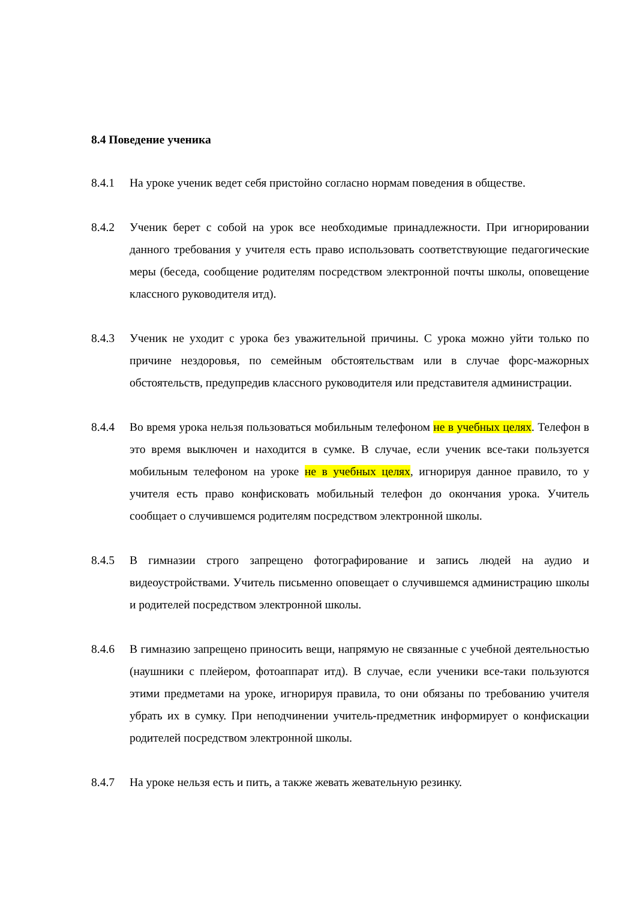8.4 Поведение ученика
8.4.1 На уроке ученик ведет себя пристойно согласно нормам поведения в обществе.
8.4.2 Ученик берет с собой на урок все необходимые принадлежности. При игнорировании данного требования у учителя есть право использовать соответствующие педагогические меры (беседа, сообщение родителям посредством электронной почты школы, оповещение классного руководителя итд).
8.4.3 Ученик не уходит с урока без уважительной причины. С урока можно уйти только по причине нездоровья, по семейным обстоятельствам или в случае форс-мажорных обстоятельств, предупредив классного руководителя или представителя администрации.
8.4.4 Во время урока нельзя пользоваться мобильным телефоном не в учебных целях. Телефон в это время выключен и находится в сумке. В случае, если ученик все-таки пользуется мобильным телефоном на уроке не в учебных целях, игнорируя данное правило, то у учителя есть право конфисковать мобильный телефон до окончания урока. Учитель сообщает о случившемся родителям посредством электронной школы.
8.4.5 В гимназии строго запрещено фотографирование и запись людей на аудио и видеоустройствами. Учитель письменно оповещает о случившемся администрацию школы и родителей посредством электронной школы.
8.4.6 В гимназию запрещено приносить вещи, напрямую не связанные с учебной деятельностью (наушники с плейером, фотоаппарат итд). В случае, если ученики все-таки пользуются этими предметами на уроке, игнорируя правила, то они обязаны по требованию учителя убрать их в сумку. При неподчинении учитель-предметник информирует о конфискации родителей посредством электронной школы.
8.4.7 На уроке нельзя есть и пить, а также жевать жевательную резинку.